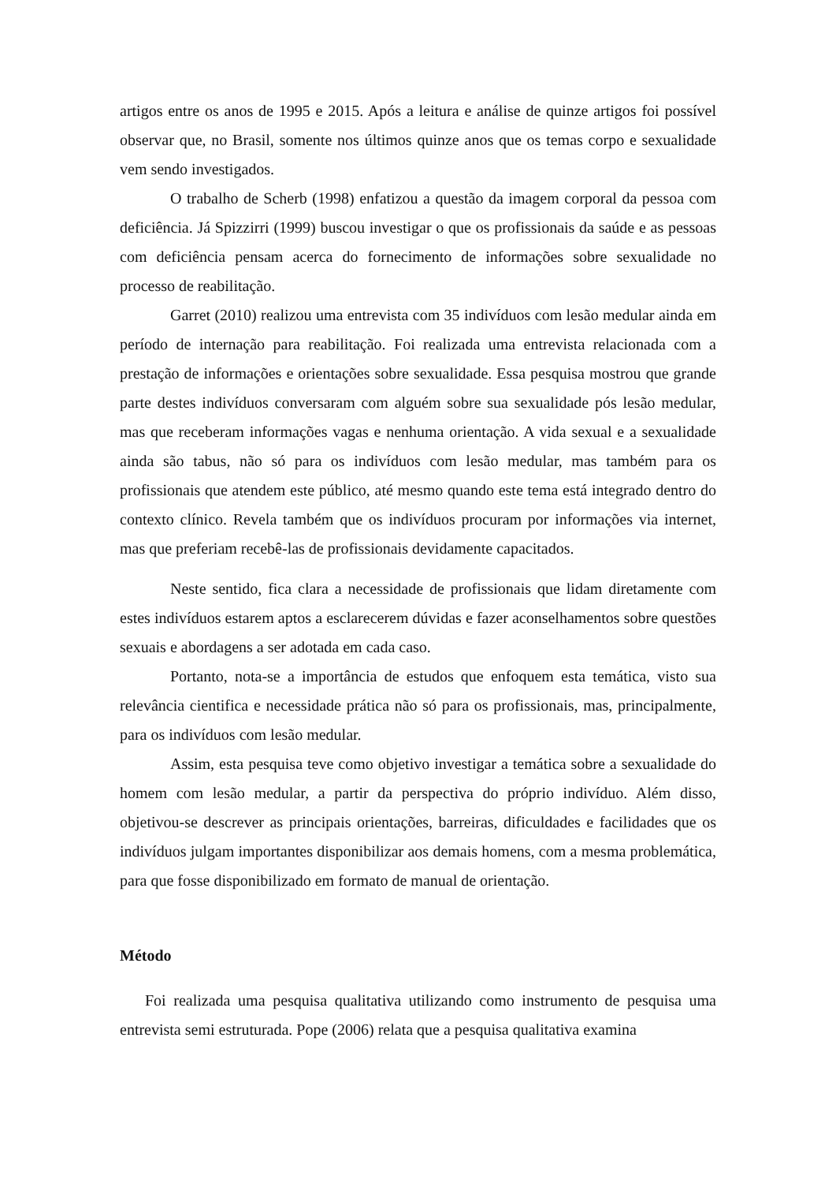artigos entre os anos de 1995 e 2015. Após a leitura e análise de quinze artigos foi possível observar que, no Brasil, somente nos últimos quinze anos que os temas corpo e sexualidade vem sendo investigados.
O trabalho de Scherb (1998) enfatizou a questão da imagem corporal da pessoa com deficiência. Já Spizzirri (1999) buscou investigar o que os profissionais da saúde e as pessoas com deficiência pensam acerca do fornecimento de informações sobre sexualidade no processo de reabilitação.
Garret (2010) realizou uma entrevista com 35 indivíduos com lesão medular ainda em período de internação para reabilitação. Foi realizada uma entrevista relacionada com a prestação de informações e orientações sobre sexualidade. Essa pesquisa mostrou que grande parte destes indivíduos conversaram com alguém sobre sua sexualidade pós lesão medular, mas que receberam informações vagas e nenhuma orientação. A vida sexual e a sexualidade ainda são tabus, não só para os indivíduos com lesão medular, mas também para os profissionais que atendem este público, até mesmo quando este tema está integrado dentro do contexto clínico. Revela também que os indivíduos procuram por informações via internet, mas que preferiam recebê-las de profissionais devidamente capacitados.
Neste sentido, fica clara a necessidade de profissionais que lidam diretamente com estes indivíduos estarem aptos a esclarecerem dúvidas e fazer aconselhamentos sobre questões sexuais e abordagens a ser adotada em cada caso.
Portanto, nota-se a importância de estudos que enfoquem esta temática, visto sua relevância cientifica e necessidade prática não só para os profissionais, mas, principalmente, para os indivíduos com lesão medular.
Assim, esta pesquisa teve como objetivo investigar a temática sobre a sexualidade do homem com lesão medular, a partir da perspectiva do próprio indivíduo. Além disso, objetivou-se descrever as principais orientações, barreiras, dificuldades e facilidades que os indivíduos julgam importantes disponibilizar aos demais homens, com a mesma problemática, para que fosse disponibilizado em formato de manual de orientação.
Método
Foi realizada uma pesquisa qualitativa utilizando como instrumento de pesquisa uma entrevista semi estruturada. Pope (2006) relata que a pesquisa qualitativa examina